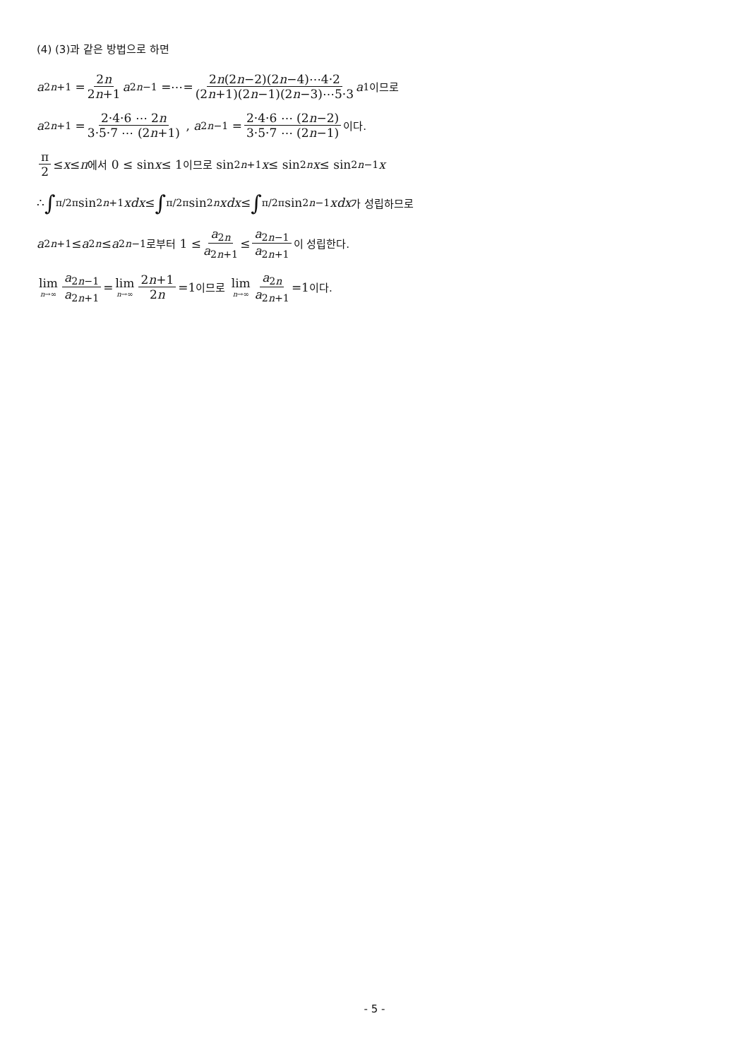(4) (3)과 같은 방법으로 하면
a<sub>2n+1</sub> = 2n 2n+1 a<sub>2n−1</sub> =⋯= 2n(2n−2)(2n−4)⋯4·2 (2n+1)(2n−1)(2n−3)⋯5·3 a<sub>1</sub> 이므로
a<sub>2n+1</sub> = 2·4·6 ⋯ 2n 3·5·7 ⋯ (2n+1) , a<sub>2n−1</sub> = 2·4·6 ⋯ (2n−2) 3·5·7 ⋯ (2n−1) 이다.
π 2 ≤ x ≤ π 에서 0 ≤ sin x ≤ 1 이므로 sin<sup>2n+1</sup> x ≤ sin<sup>2n</sup> x ≤ sin<sup>2n−1</sup> x
∴ ∫<sub>π/2</sub><sup>π</sup>sin<sup>2n+1</sup> xdx ≤ ∫<sub>π/2</sub><sup>π</sup>sin<sup>2n</sup> xdx ≤ ∫<sub>π/2</sub><sup>π</sup>sin<sup>2n−1</sup> xdx 가 성립하므로
a<sub>2n+1</sub> ≤ a<sub>2n</sub> ≤ a<sub>2n−1</sub> 로부터 1 ≤ a<sub>2n</sub> a<sub>2n+1</sub> ≤ a<sub>2n−1</sub> a<sub>2n+1</sub> 이 성립한다.
lim n→∞ a<sub>2n−1</sub> a<sub>2n+1</sub> = lim n→∞ 2n+1 2n =1 이므로 lim n→∞ a<sub>2n</sub> a<sub>2n+1</sub> =1 이다.
- 5 -